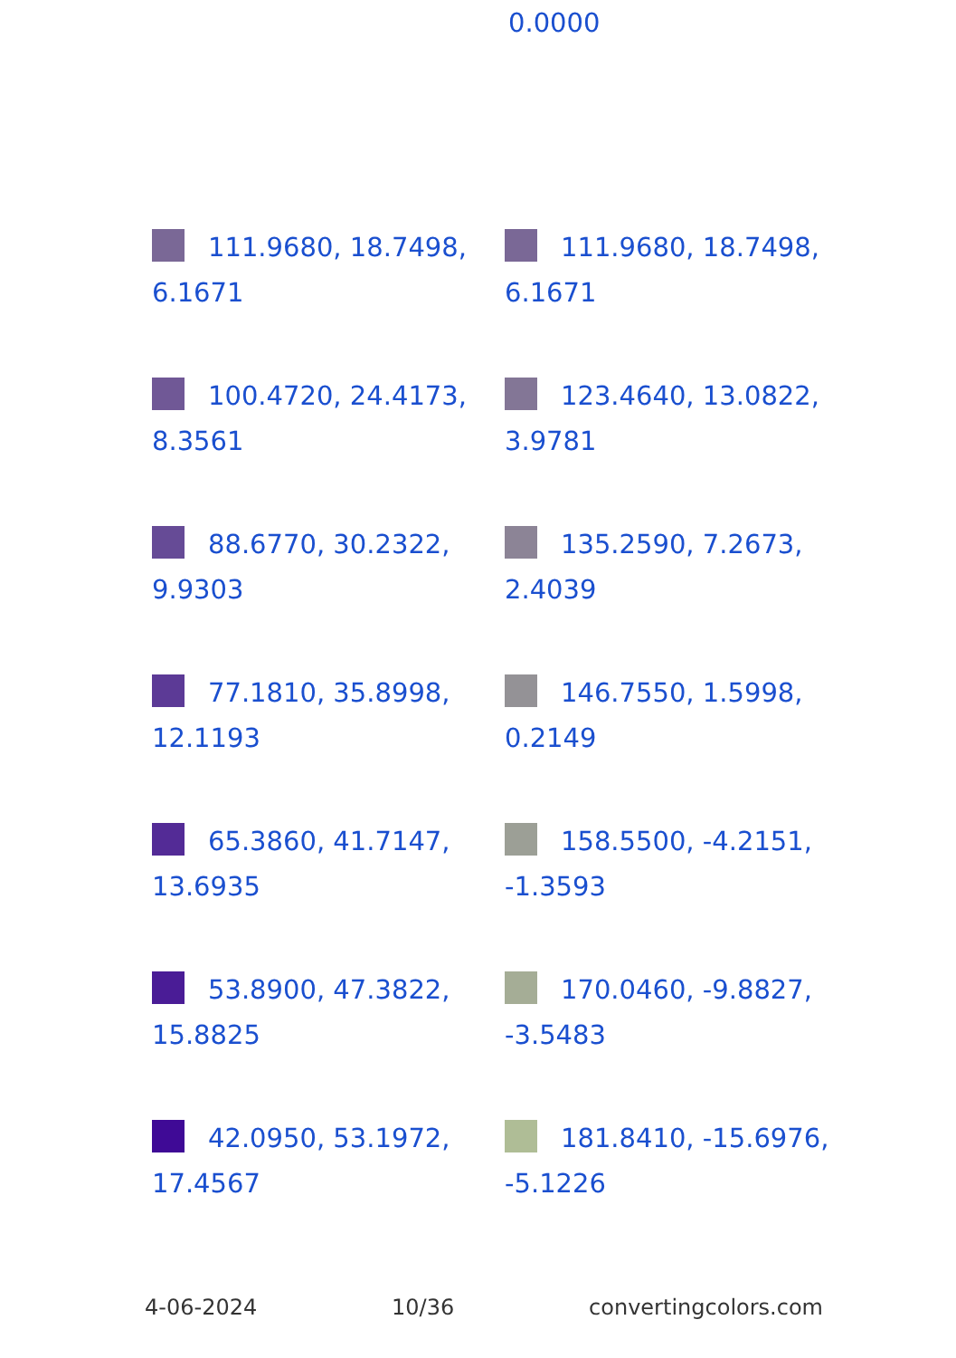0.0000
| 111.9680, 18.7498, 6.1671 | 111.9680, 18.7498, 6.1671 |
| 100.4720, 24.4173, 8.3561 | 123.4640, 13.0822, 3.9781 |
| 88.6770, 30.2322, 9.9303 | 135.2590, 7.2673, 2.4039 |
| 77.1810, 35.8998, 12.1193 | 146.7550, 1.5998, 0.2149 |
| 65.3860, 41.7147, 13.6935 | 158.5500, -4.2151, -1.3593 |
| 53.8900, 47.3822, 15.8825 | 170.0460, -9.8827, -3.5483 |
| 42.0950, 53.1972, 17.4567 | 181.8410, -15.6976, -5.1226 |
4-06-2024 10/36 convertingcolors.com